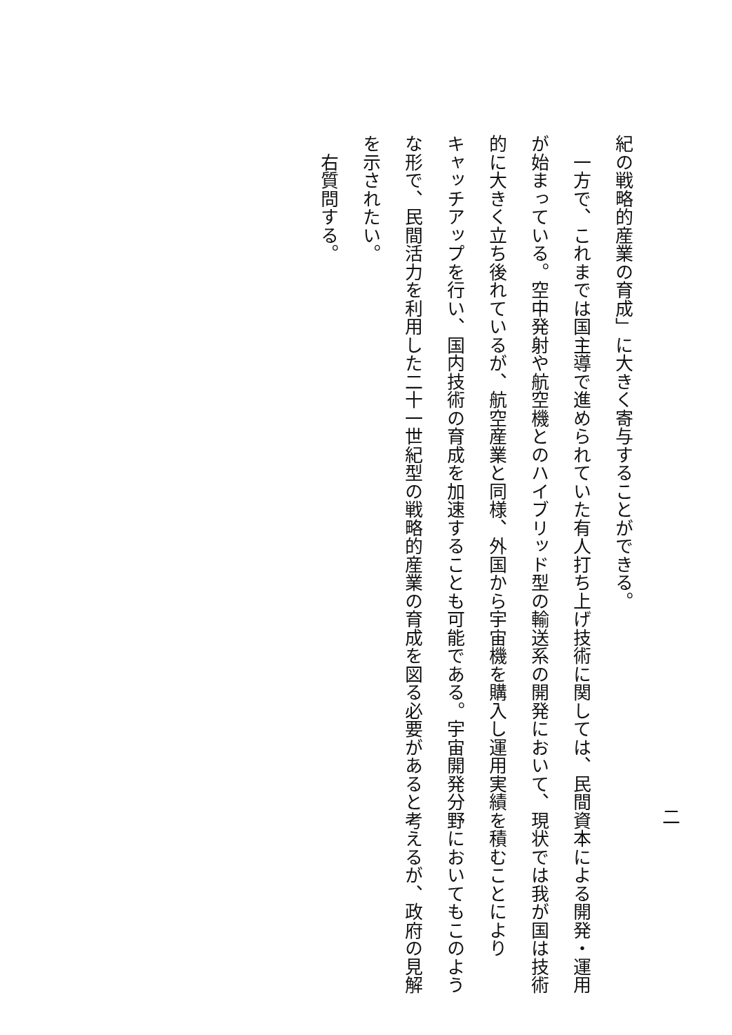紀の戦略的産業の育成」に大きく寄与することができる。
　一方で、これまでは国主導で進められていた有人打ち上げ技術に関しては、民間資本による開発・運用
が始まっている。空中発射や航空機とのハイブリッド型の輸送系の開発において、現状では我が国は技術
的に大きく立ち後れているが、航空産業と同様、外国から宇宙機を購入し運用実績を積むことにより
キャッチアップを行い、国内技術の育成を加速することも可能である。宇宙開発分野においてもこのよう
な形で、民間活力を利用した二十一世紀型の戦略的産業の育成を図る必要があると考えるが、政府の見解
を示されたい。
　右質問する。
二